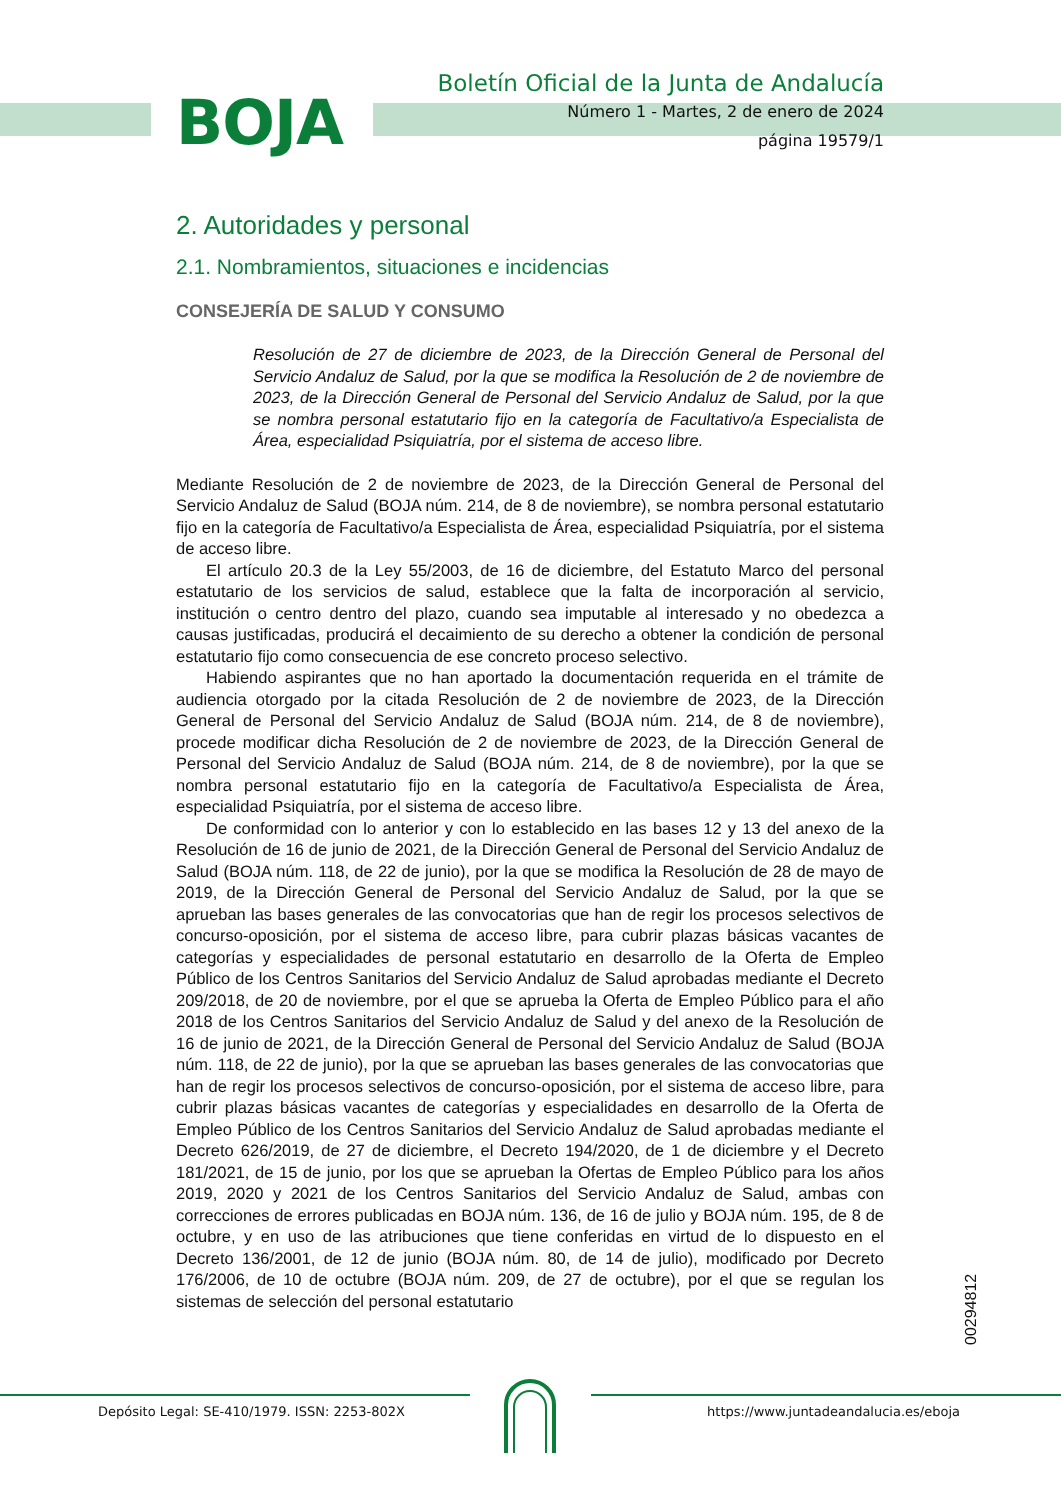BOJA
Boletín Oficial de la Junta de Andalucía
Número 1 - Martes, 2 de enero de 2024
página 19579/1
2. Autoridades y personal
2.1. Nombramientos, situaciones e incidencias
CONSEJERÍA DE SALUD Y CONSUMO
Resolución de 27 de diciembre de 2023, de la Dirección General de Personal del Servicio Andaluz de Salud, por la que se modifica la Resolución de 2 de noviembre de 2023, de la Dirección General de Personal del Servicio Andaluz de Salud, por la que se nombra personal estatutario fijo en la categoría de Facultativo/a Especialista de Área, especialidad Psiquiatría, por el sistema de acceso libre.
Mediante Resolución de 2 de noviembre de 2023, de la Dirección General de Personal del Servicio Andaluz de Salud (BOJA núm. 214, de 8 de noviembre), se nombra personal estatutario fijo en la categoría de Facultativo/a Especialista de Área, especialidad Psiquiatría, por el sistema de acceso libre.
El artículo 20.3 de la Ley 55/2003, de 16 de diciembre, del Estatuto Marco del personal estatutario de los servicios de salud, establece que la falta de incorporación al servicio, institución o centro dentro del plazo, cuando sea imputable al interesado y no obedezca a causas justificadas, producirá el decaimiento de su derecho a obtener la condición de personal estatutario fijo como consecuencia de ese concreto proceso selectivo.
Habiendo aspirantes que no han aportado la documentación requerida en el trámite de audiencia otorgado por la citada Resolución de 2 de noviembre de 2023, de la Dirección General de Personal del Servicio Andaluz de Salud (BOJA núm. 214, de 8 de noviembre), procede modificar dicha Resolución de 2 de noviembre de 2023, de la Dirección General de Personal del Servicio Andaluz de Salud (BOJA núm. 214, de 8 de noviembre), por la que se nombra personal estatutario fijo en la categoría de Facultativo/a Especialista de Área, especialidad Psiquiatría, por el sistema de acceso libre.
De conformidad con lo anterior y con lo establecido en las bases 12 y 13 del anexo de la Resolución de 16 de junio de 2021, de la Dirección General de Personal del Servicio Andaluz de Salud (BOJA núm. 118, de 22 de junio), por la que se modifica la Resolución de 28 de mayo de 2019, de la Dirección General de Personal del Servicio Andaluz de Salud, por la que se aprueban las bases generales de las convocatorias que han de regir los procesos selectivos de concurso-oposición, por el sistema de acceso libre, para cubrir plazas básicas vacantes de categorías y especialidades de personal estatutario en desarrollo de la Oferta de Empleo Público de los Centros Sanitarios del Servicio Andaluz de Salud aprobadas mediante el Decreto 209/2018, de 20 de noviembre, por el que se aprueba la Oferta de Empleo Público para el año 2018 de los Centros Sanitarios del Servicio Andaluz de Salud y del anexo de la Resolución de 16 de junio de 2021, de la Dirección General de Personal del Servicio Andaluz de Salud (BOJA núm. 118, de 22 de junio), por la que se aprueban las bases generales de las convocatorias que han de regir los procesos selectivos de concurso-oposición, por el sistema de acceso libre, para cubrir plazas básicas vacantes de categorías y especialidades en desarrollo de la Oferta de Empleo Público de los Centros Sanitarios del Servicio Andaluz de Salud aprobadas mediante el Decreto 626/2019, de 27 de diciembre, el Decreto 194/2020, de 1 de diciembre y el Decreto 181/2021, de 15 de junio, por los que se aprueban la Ofertas de Empleo Público para los años 2019, 2020 y 2021 de los Centros Sanitarios del Servicio Andaluz de Salud, ambas con correcciones de errores publicadas en BOJA núm. 136, de 16 de julio y BOJA núm. 195, de 8 de octubre, y en uso de las atribuciones que tiene conferidas en virtud de lo dispuesto en el Decreto 136/2001, de 12 de junio (BOJA núm. 80, de 14 de julio), modificado por Decreto 176/2006, de 10 de octubre (BOJA núm. 209, de 27 de octubre), por el que se regulan los sistemas de selección del personal estatutario
00294812
Depósito Legal: SE-410/1979. ISSN: 2253-802X https://www.juntadeandalucia.es/eboja